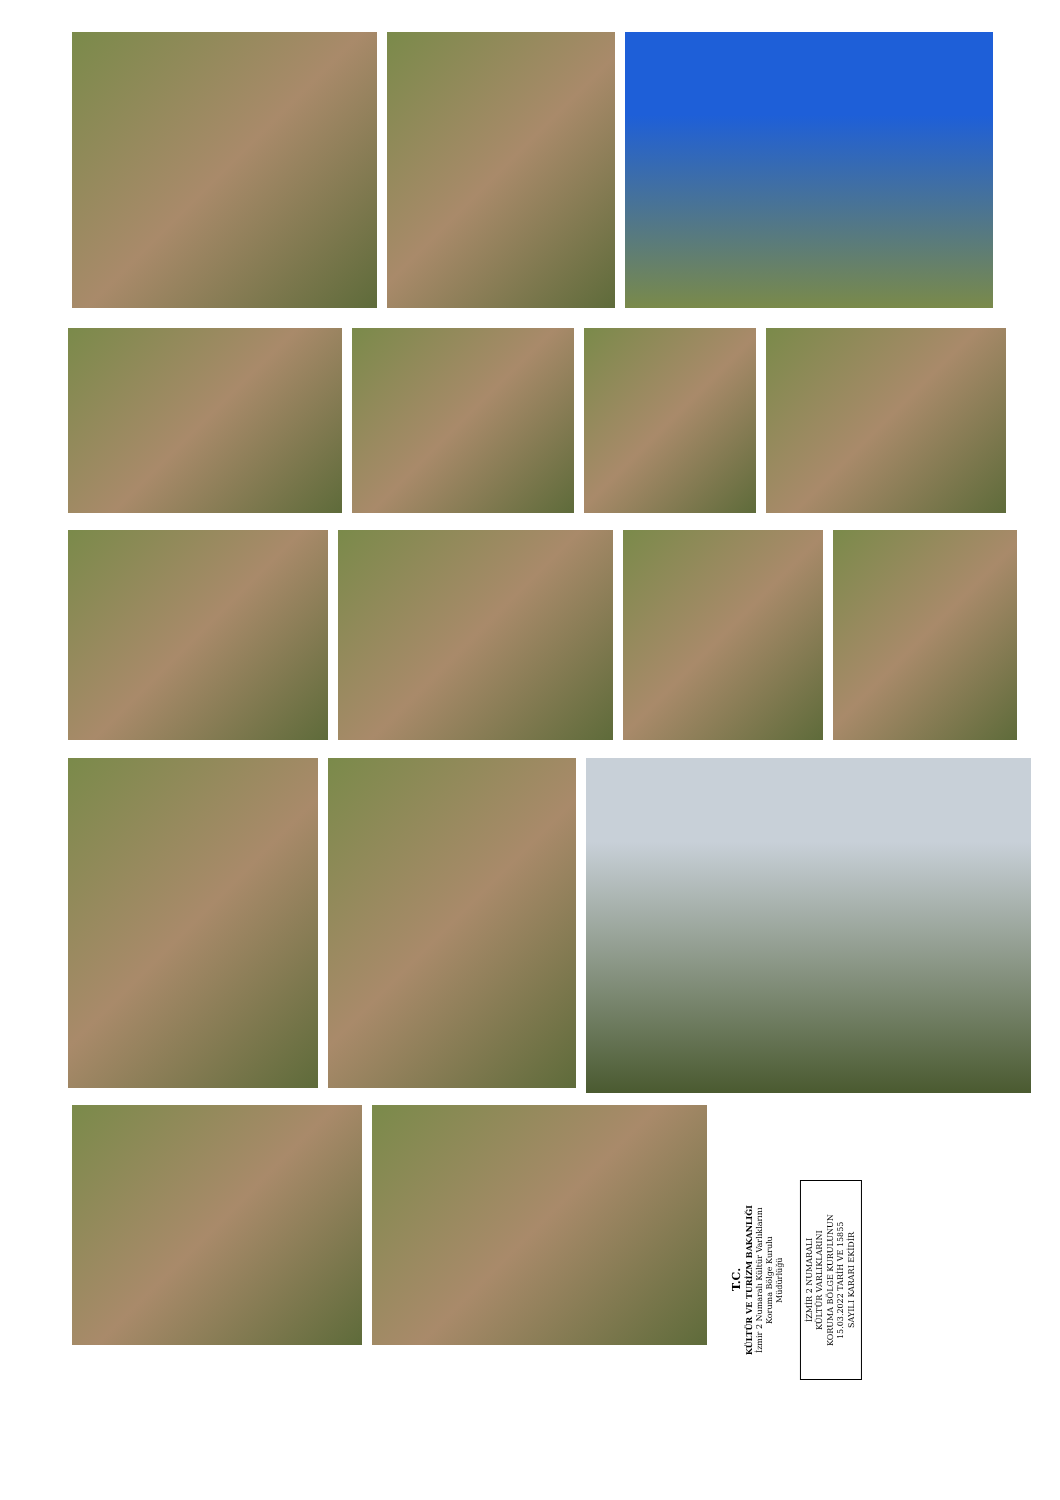T.C.
KÜLTÜR VE TURİZM BAKANLIĞI
İzmir 2 Numaralı Kültür Varlıklarını
Koruma Bölge Kurulu
Müdürlüğü
İZMİR 2 NUMARALI
KÜLTÜR VARLIKLARINI
KORUMA BÖLGE KURULUNUN
15.03.2022 TARİH VE 15855
SAYILI KARARI EKİDİR